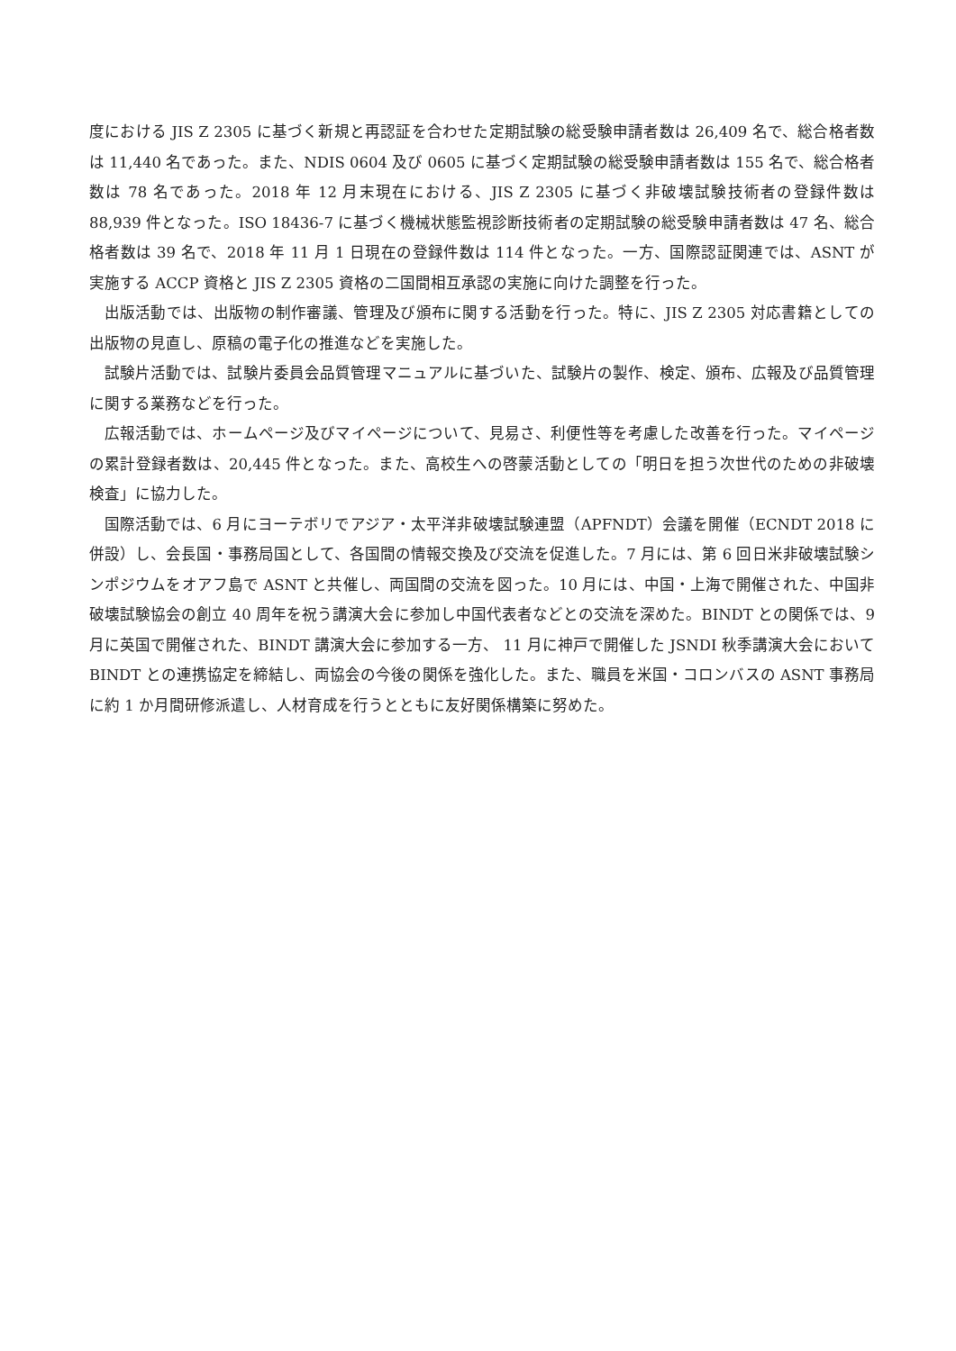度における JIS Z 2305 に基づく新規と再認証を合わせた定期試験の総受験申請者数は 26,409 名で、総合格者数は 11,440 名であった。また、NDIS 0604 及び 0605 に基づく定期試験の総受験申請者数は 155 名で、総合格者数は 78 名であった。2018 年 12 月末現在における、JIS Z 2305 に基づく非破壊試験技術者の登録件数は 88,939 件となった。ISO 18436-7 に基づく機械状態監視診断技術者の定期試験の総受験申請者数は 47 名、総合格者数は 39 名で、2018 年 11 月 1 日現在の登録件数は 114 件となった。一方、国際認証関連では、ASNT が実施する ACCP 資格と JIS Z 2305 資格の二国間相互承認の実施に向けた調整を行った。
出版活動では、出版物の制作審議、管理及び頒布に関する活動を行った。特に、JIS Z 2305 対応書籍としての出版物の見直し、原稿の電子化の推進などを実施した。
試験片活動では、試験片委員会品質管理マニュアルに基づいた、試験片の製作、検定、頒布、広報及び品質管理に関する業務などを行った。
広報活動では、ホームページ及びマイページについて、見易さ、利便性等を考慮した改善を行った。マイページの累計登録者数は、20,445 件となった。また、高校生への啓蒙活動としての「明日を担う次世代のための非破壊検査」に協力した。
国際活動では、6 月にヨーテボリでアジア・太平洋非破壊試験連盟（APFNDT）会議を開催（ECNDT 2018 に併設）し、会長国・事務局国として、各国間の情報交換及び交流を促進した。7 月には、第 6 回日米非破壊試験シンポジウムをオアフ島で ASNT と共催し、両国間の交流を図った。10 月には、中国・上海で開催された、中国非破壊試験協会の創立 40 周年を祝う講演大会に参加し中国代表者などとの交流を深めた。BINDT との関係では、9 月に英国で開催された、BINDT 講演大会に参加する一方、 11 月に神戸で開催した JSNDI 秋季講演大会において BINDT との連携協定を締結し、両協会の今後の関係を強化した。また、職員を米国・コロンバスの ASNT 事務局に約 1 か月間研修派遣し、人材育成を行うとともに友好関係構築に努めた。